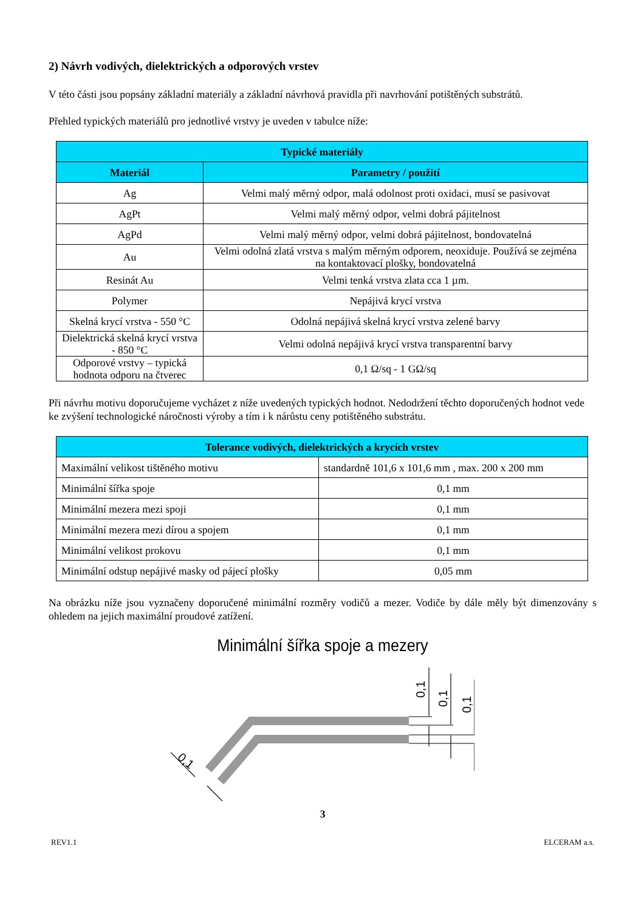2) Návrh vodivých, dielektrických a odporových vrstev
V této části jsou popsány základní materiály a základní návrhová pravidla při navrhování potištěných substrátů.
Přehled typických materiálů pro jednotlivé vrstvy je uveden v tabulce níže:
| Typické materiály | |
| --- | --- |
| Materiál | Parametry / použití |
| Ag | Velmi malý měrný odpor, malá odolnost proti oxidaci, musí se pasivovat |
| AgPt | Velmi malý měrný odpor, velmi dobrá pájitelnost |
| AgPd | Velmi malý měrný odpor, velmi dobrá pájitelnost, bondovatelná |
| Au | Velmi odolná zlatá vrstva s malým měrným odporem, neoxiduje. Používá se zejména na kontaktovací plošky, bondovatelná |
| Resinát Au | Velmi tenká vrstva zlata cca 1 µm. |
| Polymer | Nepájivá krycí vrstva |
| Skelná krycí vrstva - 550 °C | Odolná nepájivá skelná krycí vrstva zelené barvy |
| Dielektrická skelná krycí vrstva - 850 °C | Velmi odolná nepájivá krycí vrstva transparentní barvy |
| Odporové vrstvy – typická hodnota odporu na čtverec | 0,1 Ω/sq - 1 GΩ/sq |
Při návrhu motivu doporučujeme vycházet z níže uvedených typických hodnot. Nedodržení těchto doporučených hodnot vede ke zvýšení technologické náročnosti výroby a tím i k nárůstu ceny potištěného substrátu.
| Tolerance vodivých, dielektrických a krycích vrstev | |
| --- | --- |
| Maximální velikost tištěného motivu | standardně 101,6 x 101,6 mm , max. 200 x 200 mm |
| Minimální šířka spoje | 0,1 mm |
| Minimální mezera mezi spoji | 0,1 mm |
| Minimální mezera mezi dírou a spojem | 0,1 mm |
| Minimální velikost prokovu | 0,1 mm |
| Minimální odstup nepájivé masky od pájecí plošky | 0,05 mm |
Na obrázku níže jsou vyznačeny doporučené minimální rozměry vodičů a mezer. Vodiče by dále měly být dimenzovány s ohledem na jejich maximální proudové zatížení.
Minimální šířka spoje a mezery
0,1
0,1
0,1
0,1
3
REV1.1 ELCERAM a.s.